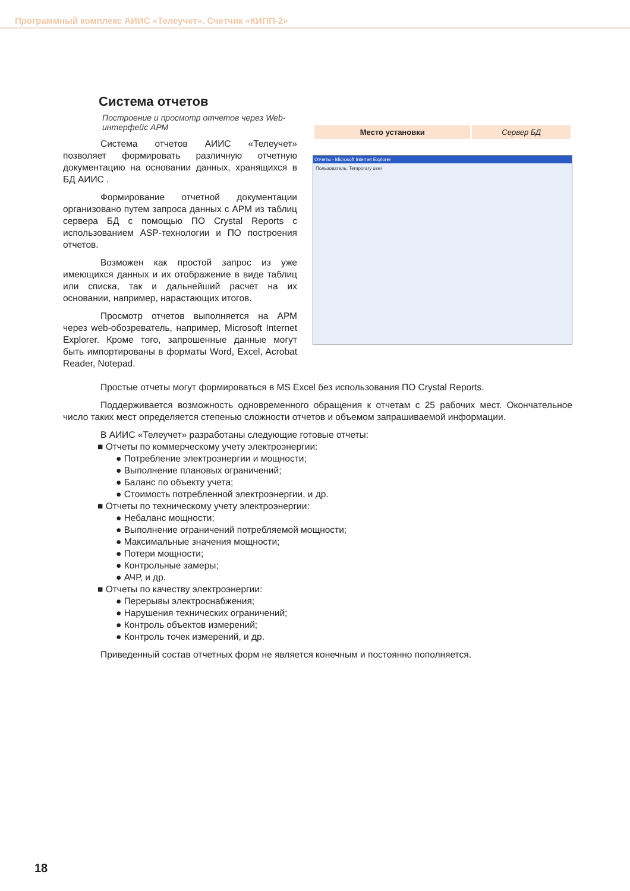Программный комплекс АИИС «Телеучет». Счетчик «КИПП-2»
Система отчетов
Построение и просмотр отчетов через Web-интерфейс АРМ
Система отчетов АИИС «Телеучет» позволяет формировать различную отчетную документацию на основании данных, хранящихся в БД АИИС .
Формирование отчетной документации организовано путем запроса данных с АРМ из таблиц сервера БД с помощью ПО Crystal Reports с использованием ASP-технологии и ПО построения отчетов.
Возможен как простой запрос из уже имеющихся данных и их отображение в виде таблиц или списка, так и дальнейший расчет на их основании, например, нарастающих итогов.
Просмотр отчетов выполняется на АРМ через web-обозреватель, например, Microsoft Internet Explorer. Кроме того, запрошенные данные могут быть импортированы в форматы Word, Excel, Acrobat Reader, Notepad.
| Место установки | Сервер БД |
Отчеты - Microsoft Internet Explorer
Пользователь: Temporary user
Простые отчеты могут формироваться в MS Excel без использования ПО Crystal Reports.
Поддерживается возможность одновременного обращения к отчетам с 25 рабочих мест. Окончательное число таких мест определяется степенью сложности отчетов и объемом запрашиваемой информации.
В АИИС «Телеучет» разработаны следующие готовые отчеты:
■ Отчеты по коммерческому учету электроэнергии:
● Потребление электроэнергии и мощности;
● Выполнение плановых ограничений;
● Баланс по объекту учета;
● Стоимость потребленной электроэнергии, и др.
■ Отчеты по техническому учету электроэнергии:
● Небаланс мощности;
● Выполнение ограничений потребляемой мощности;
● Максимальные значения мощности;
● Потери мощности;
● Контрольные замеры;
● АЧР, и др.
■ Отчеты по качеству электроэнергии:
● Перерывы электроснабжения;
● Нарушения технических ограничений;
● Контроль объектов измерений;
● Контроль точек измерений, и др.
Приведенный состав отчетных форм не является конечным и постоянно пополняется.
18